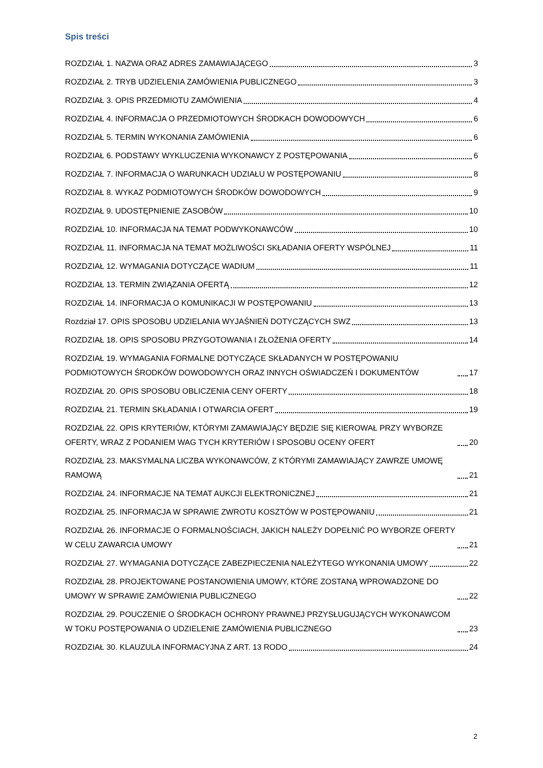Spis treści
ROZDZIAŁ 1. NAZWA ORAZ ADRES ZAMAWIAJĄCEGO 3
ROZDZIAŁ 2. TRYB UDZIELENIA ZAMÓWIENIA PUBLICZNEGO 3
ROZDZIAŁ 3. OPIS PRZEDMIOTU ZAMÓWIENIA 4
ROZDZIAŁ 4. INFORMACJA O PRZEDMIOTOWYCH ŚRODKACH DOWODOWYCH 6
ROZDZIAŁ 5. TERMIN WYKONANIA ZAMÓWIENIA 6
ROZDZIAŁ 6. PODSTAWY WYKLUCZENIA WYKONAWCY Z POSTĘPOWANIA 6
ROZDZIAŁ 7. INFORMACJA O WARUNKACH UDZIAŁU W POSTĘPOWANIU 8
ROZDZIAŁ 8. WYKAZ PODMIOTOWYCH ŚRODKÓW DOWODOWYCH 9
ROZDZIAŁ 9. UDOSTĘPNIENIE ZASOBÓW 10
ROZDZIAŁ 10. INFORMACJA NA TEMAT PODWYKONAWCÓW 10
ROZDZIAŁ 11. INFORMACJA NA TEMAT MOŻLIWOŚCI SKŁADANIA OFERTY WSPÓLNEJ 11
ROZDZIAŁ 12. WYMAGANIA DOTYCZĄCE WADIUM 11
ROZDZIAŁ 13. TERMIN ZWIĄZANIA OFERTĄ 12
ROZDZIAŁ 14. INFORMACJA O KOMUNIKACJI W POSTĘPOWANIU 13
Rozdział 17. OPIS SPOSOBU UDZIELANIA WYJAŚNIEŃ DOTYCZĄCYCH SWZ 13
ROZDZIAŁ 18. OPIS SPOSOBU PRZYGOTOWANIA I ZŁOŻENIA OFERTY 14
ROZDZIAŁ 19. WYMAGANIA FORMALNE DOTYCZĄCE SKŁADANYCH W POSTĘPOWANIU PODMIOTOWYCH ŚRODKÓW DOWODOWYCH ORAZ INNYCH OŚWIADCZEŃ I DOKUMENTÓW 17
ROZDZIAŁ 20. OPIS SPOSOBU OBLICZENIA CENY OFERTY 18
ROZDZIAŁ 21. TERMIN SKŁADANIA I OTWARCIA OFERT 19
ROZDZIAŁ 22. OPIS KRYTERIÓW, KTÓRYMI ZAMAWIAJĄCY BĘDZIE SIĘ KIEROWAŁ PRZY WYBORZE OFERTY, WRAZ Z PODANIEM WAG TYCH KRYTERIÓW I SPOSOBU OCENY OFERT 20
ROZDZIAŁ 23. MAKSYMALNA LICZBA WYKONAWCÓW, Z KTÓRYMI ZAMAWIAJĄCY ZAWRZE UMOWĘ RAMOWĄ 21
ROZDZIAŁ 24. INFORMACJE NA TEMAT AUKCJI ELEKTRONICZNEJ 21
ROZDZIAŁ 25. INFORMACJA W SPRAWIE ZWROTU KOSZTÓW W POSTĘPOWANIU 21
ROZDZIAŁ 26. INFORMACJE O FORMALNOŚCIACH, JAKICH NALEŻY DOPEŁNIĆ PO WYBORZE OFERTY W CELU ZAWARCIA UMOWY 21
ROZDZIAŁ 27. WYMAGANIA DOTYCZĄCE ZABEZPIECZENIA NALEŻYTEGO WYKONANIA UMOWY 22
ROZDZIAŁ 28. PROJEKTOWANE POSTANOWIENIA UMOWY, KTÓRE ZOSTANĄ WPROWADZONE DO UMOWY W SPRAWIE ZAMÓWIENIA PUBLICZNEGO 22
ROZDZIAŁ 29. POUCZENIE O ŚRODKACH OCHRONY PRAWNEJ PRZYSŁUGUJĄCYCH WYKONAWCOM W TOKU POSTĘPOWANIA O UDZIELENIE ZAMÓWIENIA PUBLICZNEGO 23
ROZDZIAŁ 30. KLAUZULA INFORMACYJNA Z ART. 13 RODO 24
2